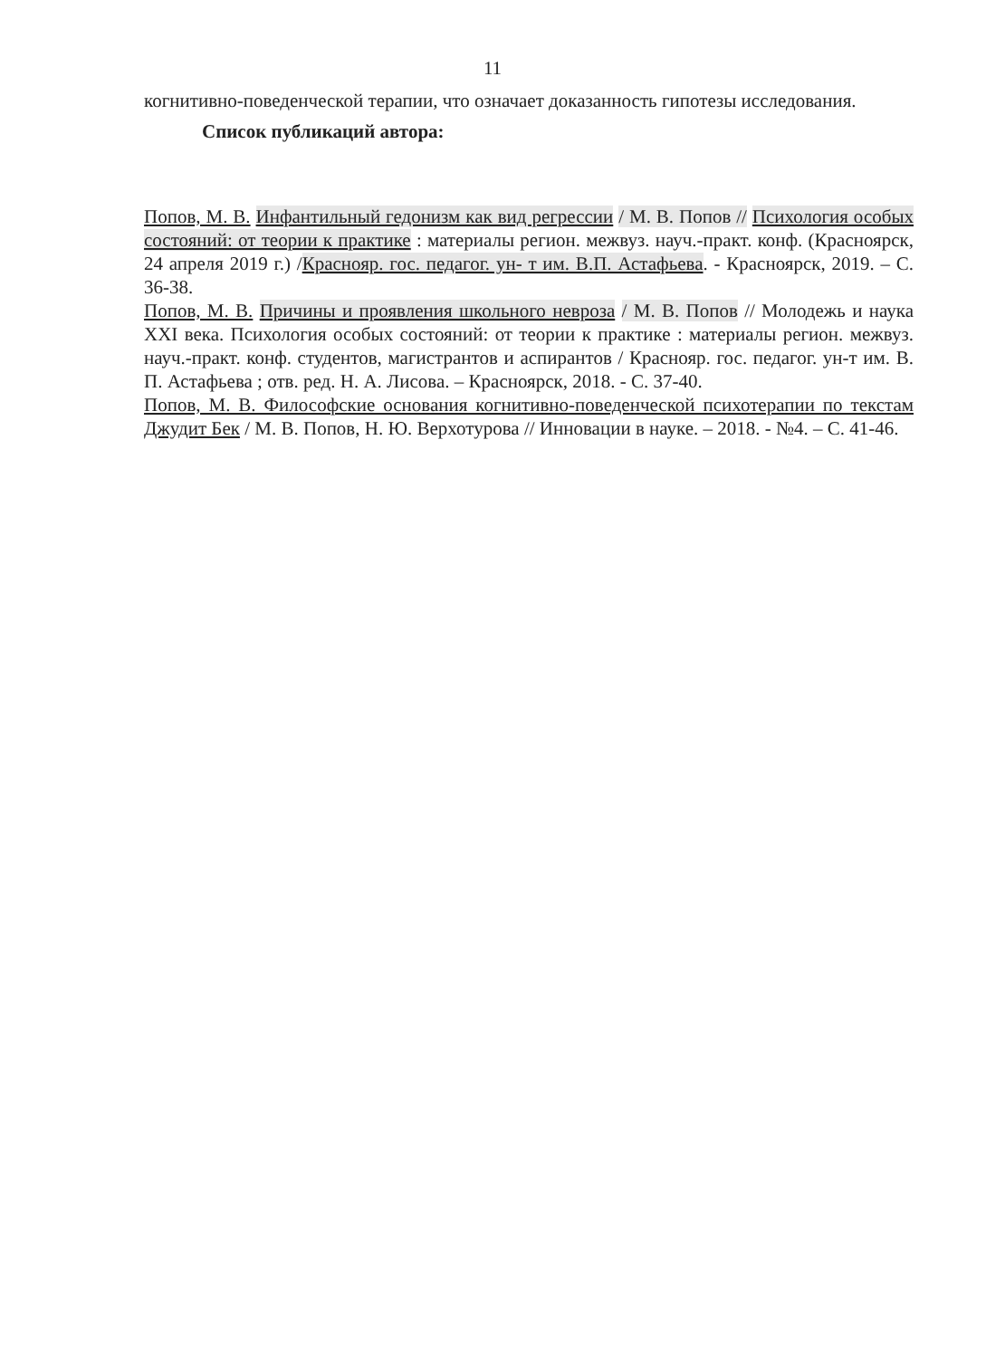11
когнитивно-поведенческой терапии, что означает доказанность гипотезы исследования.
Список публикаций автора:
Попов, М. В. Инфантильный гедонизм как вид регрессии / М. В. Попов // Психология особых состояний: от теории к практике : материалы регион. межвуз. науч.-практ. конф. (Красноярск, 24 апреля 2019 г.) /Краснояр. гос. педагог. ун- т им. В.П. Астафьева. - Красноярск, 2019. – С. 36-38.
Попов, М. В. Причины и проявления школьного невроза / М. В. Попов // Молодежь и наука XXI века. Психология особых состояний: от теории к практике : материалы регион. межвуз. науч.-практ. конф. студентов, магистрантов и аспирантов / Краснояр. гос. педагог. ун-т им. В. П. Астафьева ; отв. ред. Н. А. Лисова. – Красноярск, 2018. - С. 37-40.
Попов, М. В. Философские основания когнитивно-поведенческой психотерапии по текстам Джудит Бек / М. В. Попов, Н. Ю. Верхотурова // Инновации в науке. – 2018. - №4. – С. 41-46.